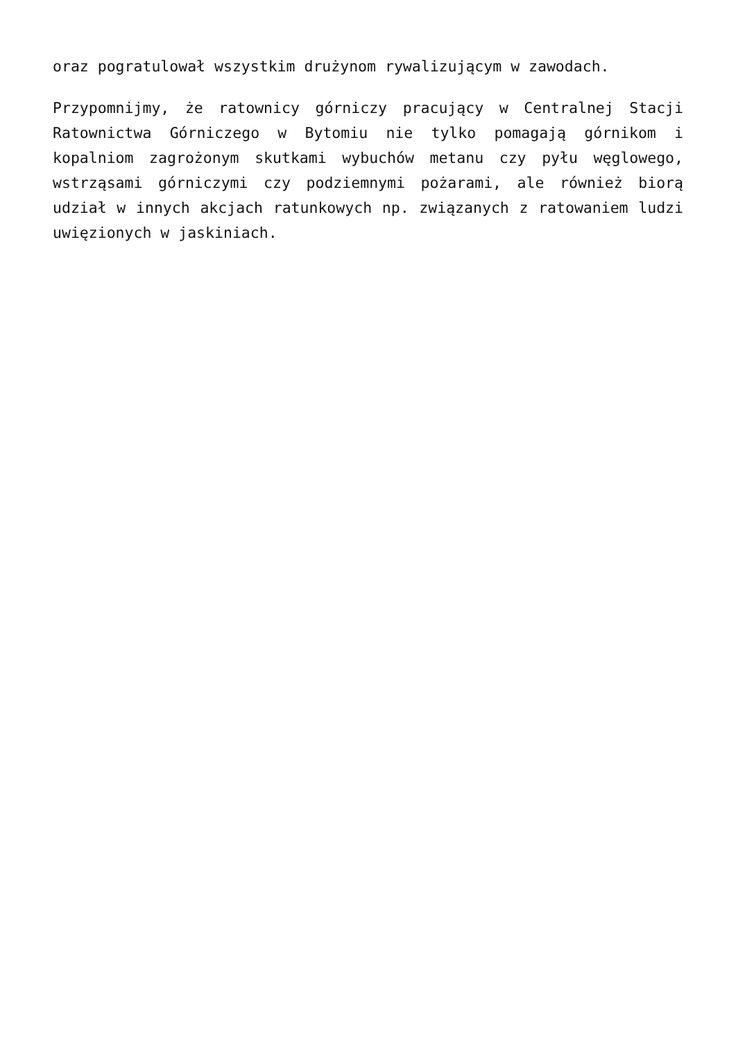oraz pogratulował wszystkim drużynom rywalizującym w zawodach.
Przypomnijmy, że ratownicy górniczy pracujący w Centralnej Stacji Ratownictwa Górniczego w Bytomiu nie tylko pomagają górnikom i kopalniom zagrożonym skutkami wybuchów metanu czy pyłu węglowego, wstrząsami górniczymi czy podziemnymi pożarami, ale również biorą udział w innych akcjach ratunkowych np. związanych z ratowaniem ludzi uwięzionych w jaskiniach.